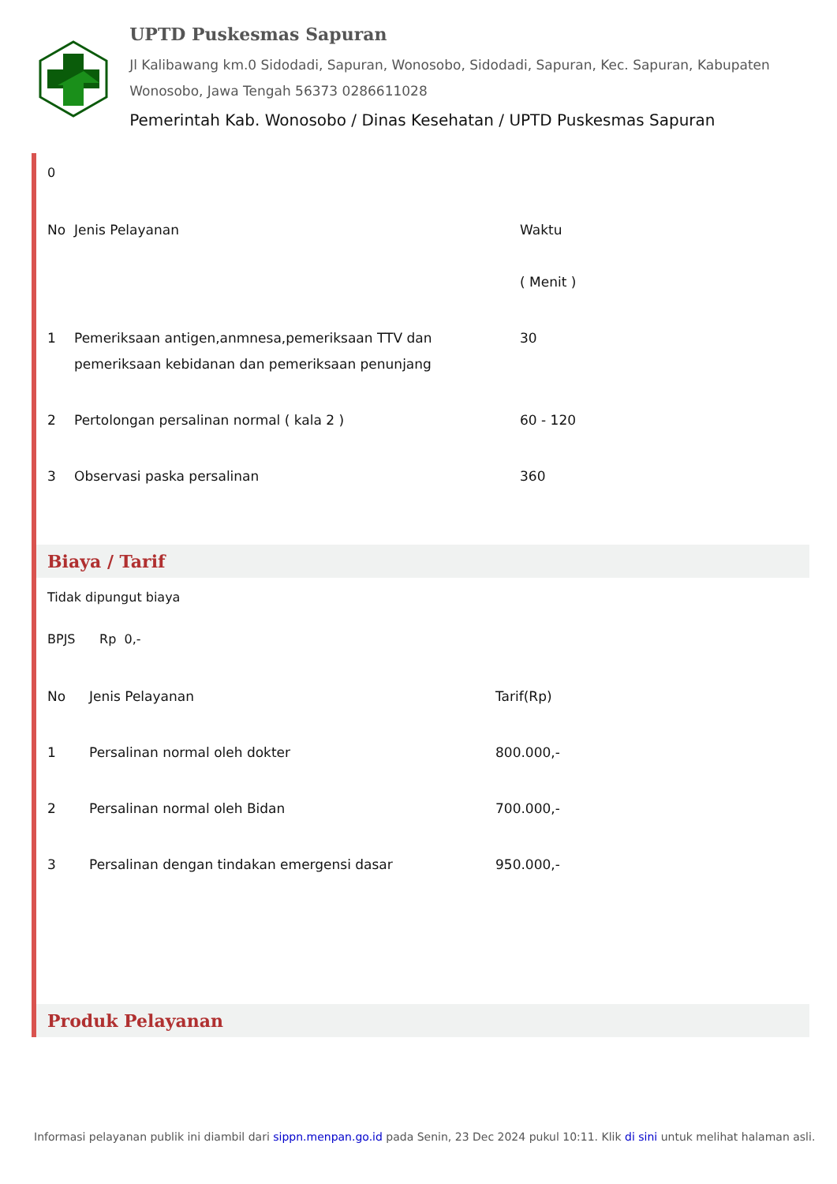UPTD Puskesmas Sapuran
Jl Kalibawang km.0 Sidodadi, Sapuran, Wonosobo, Sidodadi, Sapuran, Kec. Sapuran, Kabupaten Wonosobo, Jawa Tengah 56373 0286611028
Pemerintah Kab. Wonosobo / Dinas Kesehatan / UPTD Puskesmas Sapuran
0
| No | Jenis Pelayanan | Waktu ( Menit ) |
| 1 | Pemeriksaan antigen,anmnesa,pemeriksaan TTV dan pemeriksaan kebidanan dan pemeriksaan penunjang | 30 |
| 2 | Pertolongan persalinan normal ( kala 2 ) | 60 - 120 |
| 3 | Observasi paska persalinan | 360 |
Biaya / Tarif
Tidak dipungut biaya
BPJS Rp 0,-
| No | Jenis Pelayanan | Tarif(Rp) |
| --- | --- | --- |
| 1 | Persalinan normal oleh dokter | 800.000,- |
| 2 | Persalinan normal oleh Bidan | 700.000,- |
| 3 | Persalinan dengan tindakan emergensi dasar | 950.000,- |
Produk Pelayanan
Informasi pelayanan publik ini diambil dari sippn.menpan.go.id pada Senin, 23 Dec 2024 pukul 10:11. Klik di sini untuk melihat halaman asli.